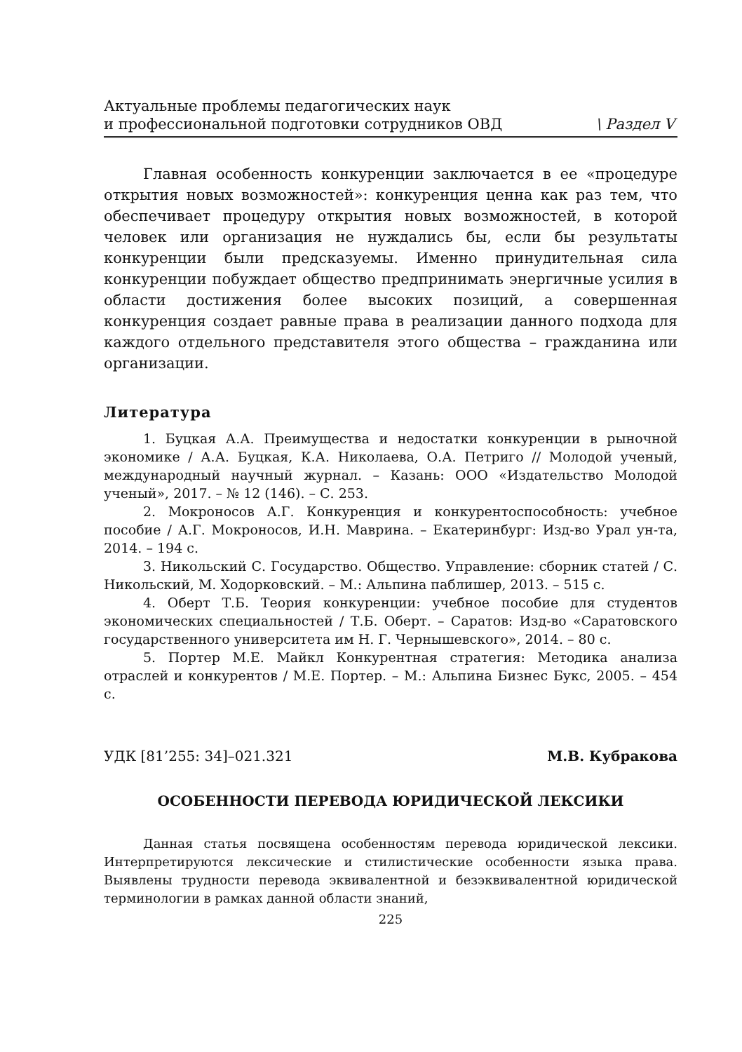Актуальные проблемы педагогических наук
и профессиональной подготовки сотрудников ОВД
\ Раздел V
Главная особенность конкуренции заключается в ее «процедуре открытия новых возможностей»: конкуренция ценна как раз тем, что обеспечивает процедуру открытия новых возможностей, в которой человек или организация не нуждались бы, если бы результаты конкуренции были предсказуемы. Именно принудительная сила конкуренции побуждает общество предпринимать энергичные усилия в области достижения более высоких позиций, а совершенная конкуренция создает равные права в реализации данного подхода для каждого отдельного представителя этого общества – гражданина или организации.
Литература
1. Буцкая А.А. Преимущества и недостатки конкуренции в рыночной экономике / А.А. Буцкая, К.А. Николаева, О.А. Петриго // Молодой ученый, международный научный журнал. – Казань: ООО «Издательство Молодой ученый», 2017. – № 12 (146). – С. 253.
2. Мокроносов А.Г. Конкуренция и конкурентоспособность: учебное пособие / А.Г. Мокроносов, И.Н. Маврина. – Екатеринбург: Изд-во Урал ун-та, 2014. – 194 с.
3. Никольский С. Государство. Общество. Управление: сборник статей / С. Никольский, М. Ходорковский. – М.: Альпина паблишер, 2013. – 515 с.
4. Оберт Т.Б. Теория конкуренции: учебное пособие для студентов экономических специальностей / Т.Б. Оберт. – Саратов: Изд-во «Саратовского государственного университета им Н. Г. Чернышевского», 2014. – 80 с.
5. Портер М.Е. Майкл Конкурентная стратегия: Методика анализа отраслей и конкурентов / М.Е. Портер. – М.: Альпина Бизнес Букс, 2005. – 454 с.
УДК [81’255: 34]–021.321 М.В. Кубракова
ОСОБЕННОСТИ ПЕРЕВОДА ЮРИДИЧЕСКОЙ ЛЕКСИКИ
Данная статья посвящена особенностям перевода юридической лексики. Интерпретируются лексические и стилистические особенности языка права. Выявлены трудности перевода эквивалентной и безэквивалентной юридической терминологии в рамках данной области знаний,
225